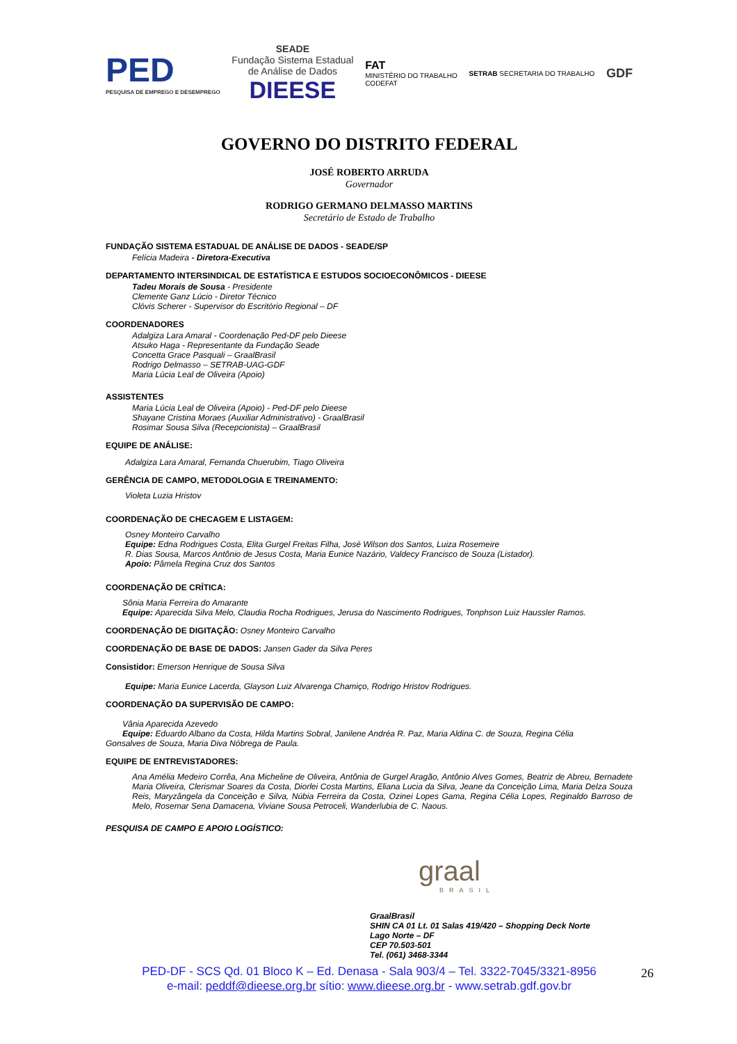PED
PESQUISA DE EMPREGO E DESEMPREGO
SEADE
Fundação Sistema Estadual
de Análise de Dados
DIEESE
FAT
MINISTÉRIO DO TRABALHO
CODEFAT
SETRAB SECRETARIA DO TRABALHO
GDF
GOVERNO DO DISTRITO FEDERAL
JOSÉ ROBERTO ARRUDA
Governador
RODRIGO GERMANO DELMASSO MARTINS
Secretário de Estado de Trabalho
FUNDAÇÃO SISTEMA ESTADUAL DE ANÁLISE DE DADOS - SEADE/SP
Felícia Madeira - Diretora-Executiva
DEPARTAMENTO INTERSINDICAL DE ESTATÍSTICA E ESTUDOS SOCIOECONÔMICOS - DIEESE
Tadeu Morais de Sousa - Presidente
Clemente Ganz Lúcio - Diretor Técnico
Clóvis Scherer - Supervisor do Escritório Regional – DF
COORDENADORES
Adalgiza Lara Amaral - Coordenação Ped-DF pelo Dieese
Atsuko Haga - Representante da Fundação Seade
Concetta Grace Pasquali – GraalBrasil
Rodrigo Delmasso – SETRAB-UAG-GDF
Maria Lúcia Leal de Oliveira (Apoio)
ASSISTENTES
Maria Lúcia Leal de Oliveira (Apoio) - Ped-DF pelo Dieese
Shayane Cristina Moraes (Auxiliar Administrativo) - GraalBrasil
Rosimar Sousa Silva (Recepcionista) – GraalBrasil
EQUIPE DE ANÁLISE:
Adalgiza Lara Amaral, Fernanda Chuerubim, Tiago Oliveira
GERÊNCIA DE CAMPO, METODOLOGIA E TREINAMENTO:
Violeta Luzia Hristov
COORDENAÇÃO DE CHECAGEM E LISTAGEM:
Osney Monteiro Carvalho
Equipe: Edna Rodrigues Costa, Elita Gurgel Freitas Filha, José Wilson dos Santos, Luiza Rosemeire
R. Dias Sousa, Marcos Antônio de Jesus Costa, Maria Eunice Nazário, Valdecy Francisco de Souza (Listador).
Apoio: Pâmela Regina Cruz dos Santos
COORDENAÇÃO DE CRÍTICA:
Sônia Maria Ferreira do Amarante
Equipe: Aparecida Silva Melo, Claudia Rocha Rodrigues, Jerusa do Nascimento Rodrigues, Tonphson Luiz Haussler Ramos.
COORDENAÇÃO DE DIGITAÇÃO: Osney Monteiro Carvalho
COORDENAÇÃO DE BASE DE DADOS: Jansen Gader da Silva Peres
Consistidor: Emerson Henrique de Sousa Silva
Equipe: Maria Eunice Lacerda, Glayson Luiz Alvarenga Chamiço, Rodrigo Hristov Rodrigues.
COORDENAÇÃO DA SUPERVISÃO DE CAMPO:
Vânia Aparecida Azevedo
Equipe: Eduardo Albano da Costa, Hilda Martins Sobral, Janilene Andréa R. Paz, Maria Aldina C. de Souza, Regina Célia
Gonsalves de Souza, Maria Diva Nóbrega de Paula.
EQUIPE DE ENTREVISTADORES:
Ana Amélia Medeiro Corrêa, Ana Micheline de Oliveira, Antônia de Gurgel Aragão, Antônio Alves Gomes, Beatriz de Abreu, Bernadete Maria Oliveira, Clerismar Soares da Costa, Diorlei Costa Martins, Eliana Lucia da Silva, Jeane da Conceição Lima, Maria Delza Souza Reis, Maryzângela da Conceição e Silva, Núbia Ferreira da Costa, Ozinei Lopes Gama, Regina Célia Lopes, Reginaldo Barroso de Melo, Rosemar Sena Damacena, Viviane Sousa Petroceli, Wanderlubia de C. Naous.
PESQUISA DE CAMPO E APOIO LOGÍSTICO:
graal
BRASIL
GraalBrasil
SHIN CA 01 Lt. 01 Salas 419/420 – Shopping Deck Norte
Lago Norte – DF
CEP 70.503-501
Tel. (061) 3468-3344
PED-DF - SCS Qd. 01 Bloco K – Ed. Denasa - Sala 903/4 – Tel. 3322-7045/3321-8956
e-mail: peddf@dieese.org.br sítio: www.dieese.org.br - www.setrab.gdf.gov.br
26